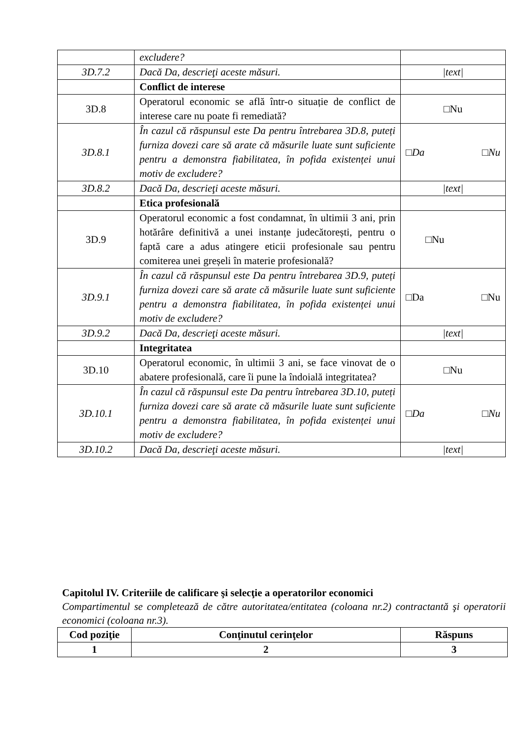| | excludere? | |
| 3D.7.2 | Dacă Da, descrieţi aceste măsuri. | /text/ |
| | Conflict de interese | |
| 3D.8 | Operatorul economic se află într-o situație de conflict de interese care nu poate fi remediată? | □Nu |
| 3D.8.1 | În cazul că răspunsul este Da pentru întrebarea 3D.8, puteți furniza dovezi care să arate că măsurile luate sunt suficiente pentru a demonstra fiabilitatea, în pofida existenței unui motiv de excludere? | □Da □Nu |
| 3D.8.2 | Dacă Da, descrieţi aceste măsuri. | /text/ |
| | Etica profesională | |
| 3D.9 | Operatorul economic a fost condamnat, în ultimii 3 ani, prin hotărâre definitivă a unei instanțe judecătorești, pentru o faptă care a adus atingere eticii profesionale sau pentru comiterea unei greșeli în materie profesională? | □Nu |
| 3D.9.1 | În cazul că răspunsul este Da pentru întrebarea 3D.9, puteți furniza dovezi care să arate că măsurile luate sunt suficiente pentru a demonstra fiabilitatea, în pofida existenței unui motiv de excludere? | □Da □Nu |
| 3D.9.2 | Dacă Da, descrieţi aceste măsuri. | /text/ |
| | Integritatea | |
| 3D.10 | Operatorul economic, în ultimii 3 ani, se face vinovat de o abatere profesională, care îi pune la îndoială integritatea? | □Nu |
| 3D.10.1 | În cazul că răspunsul este Da pentru întrebarea 3D.10, puteți furniza dovezi care să arate că măsurile luate sunt suficiente pentru a demonstra fiabilitatea, în pofida existenței unui motiv de excludere? | □Da □Nu |
| 3D.10.2 | Dacă Da, descrieţi aceste măsuri. | /text/ |
Capitolul IV. Criteriile de calificare şi selecţie a operatorilor economici
Compartimentul se completează de către autoritatea/entitatea (coloana nr.2) contractantă şi operatorii economici (coloana nr.3).
| Cod poziţie | Conţinutul cerinţelor | Răspuns |
| --- | --- | --- |
| 1 | 2 | 3 |